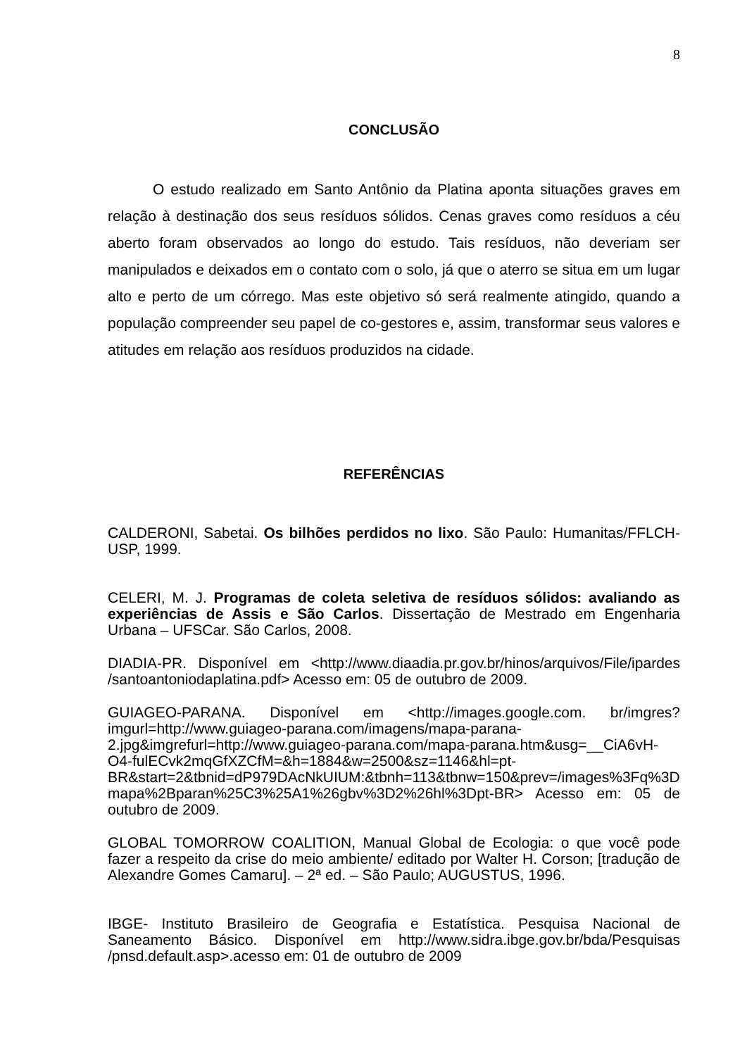8
CONCLUSÃO
O estudo realizado em Santo Antônio da Platina aponta situações graves em relação à destinação dos seus resíduos sólidos. Cenas graves como resíduos a céu aberto foram observados ao longo do estudo. Tais resíduos, não deveriam ser manipulados e deixados em o contato com o solo, já que o aterro se situa em um lugar alto e perto de um córrego. Mas este objetivo só será realmente atingido, quando a população compreender seu papel de co-gestores e, assim, transformar seus valores e atitudes em relação aos resíduos produzidos na cidade.
REFERÊNCIAS
CALDERONI, Sabetai. Os bilhões perdidos no lixo. São Paulo: Humanitas/FFLCH-USP, 1999.
CELERI, M. J. Programas de coleta seletiva de resíduos sólidos: avaliando as experiências de Assis e São Carlos. Dissertação de Mestrado em Engenharia Urbana – UFSCar. São Carlos, 2008.
DIADIA-PR. Disponível em <http://www.diaadia.pr.gov.br/hinos/arquivos/File/ipardes /santoantoniodaplatina.pdf> Acesso em: 05 de outubro de 2009.
GUIAGEO-PARANA. Disponível em <http://images.google.com. br/imgres?imgurl=http://www.guiageo-parana.com/imagens/mapa-parana-2.jpg&imgrefurl=http://www.guiageo-parana.com/mapa-parana.htm&usg=__CiA6vH-O4-fulECvk2mqGfXZCfM=&h=1884&w=2500&sz=1146&hl=pt-BR&start=2&tbnid=dP979DAcNkUIUM:&tbnh=113&tbnw=150&prev=/images%3Fq%3Dmapa%2Bparan%25C3%25A1%26gbv%3D2%26hl%3Dpt-BR> Acesso em: 05 de outubro de 2009.
GLOBAL TOMORROW COALITION, Manual Global de Ecologia: o que você pode fazer a respeito da crise do meio ambiente/ editado por Walter H. Corson; [tradução de Alexandre Gomes Camaru]. – 2ª ed. – São Paulo; AUGUSTUS, 1996.
IBGE- Instituto Brasileiro de Geografia e Estatística. Pesquisa Nacional de Saneamento Básico. Disponível em http://www.sidra.ibge.gov.br/bda/Pesquisas /pnsd.default.asp>.acesso em: 01 de outubro de 2009